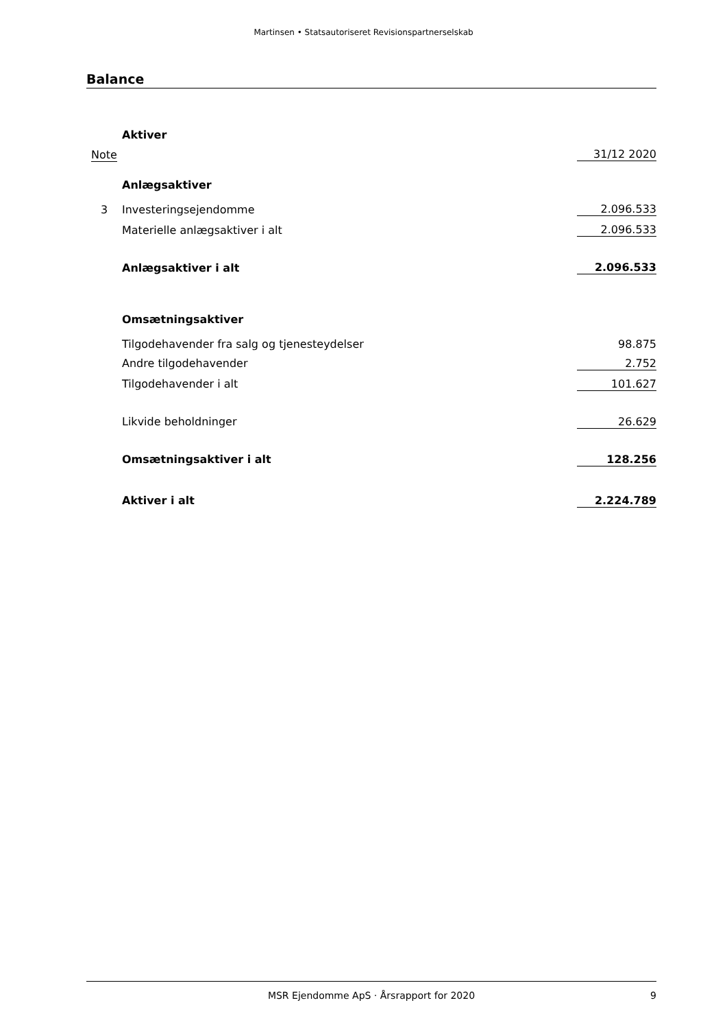Martinsen • Statsautoriseret Revisionspartnerselskab
Balance
| | Aktiver | |
| Note | | 31/12 2020 |
| | Anlægsaktiver | |
| 3 | Investeringsejendomme | 2.096.533 |
| | Materielle anlægsaktiver i alt | 2.096.533 |
| | Anlægsaktiver i alt | 2.096.533 |
| | Omsætningsaktiver | |
| | Tilgodehavender fra salg og tjenesteydelser | 98.875 |
| | Andre tilgodehavender | 2.752 |
| | Tilgodehavender i alt | 101.627 |
| | Likvide beholdninger | 26.629 |
| | Omsætningsaktiver i alt | 128.256 |
| | Aktiver i alt | 2.224.789 |
MSR Ejendomme ApS · Årsrapport for 2020 9